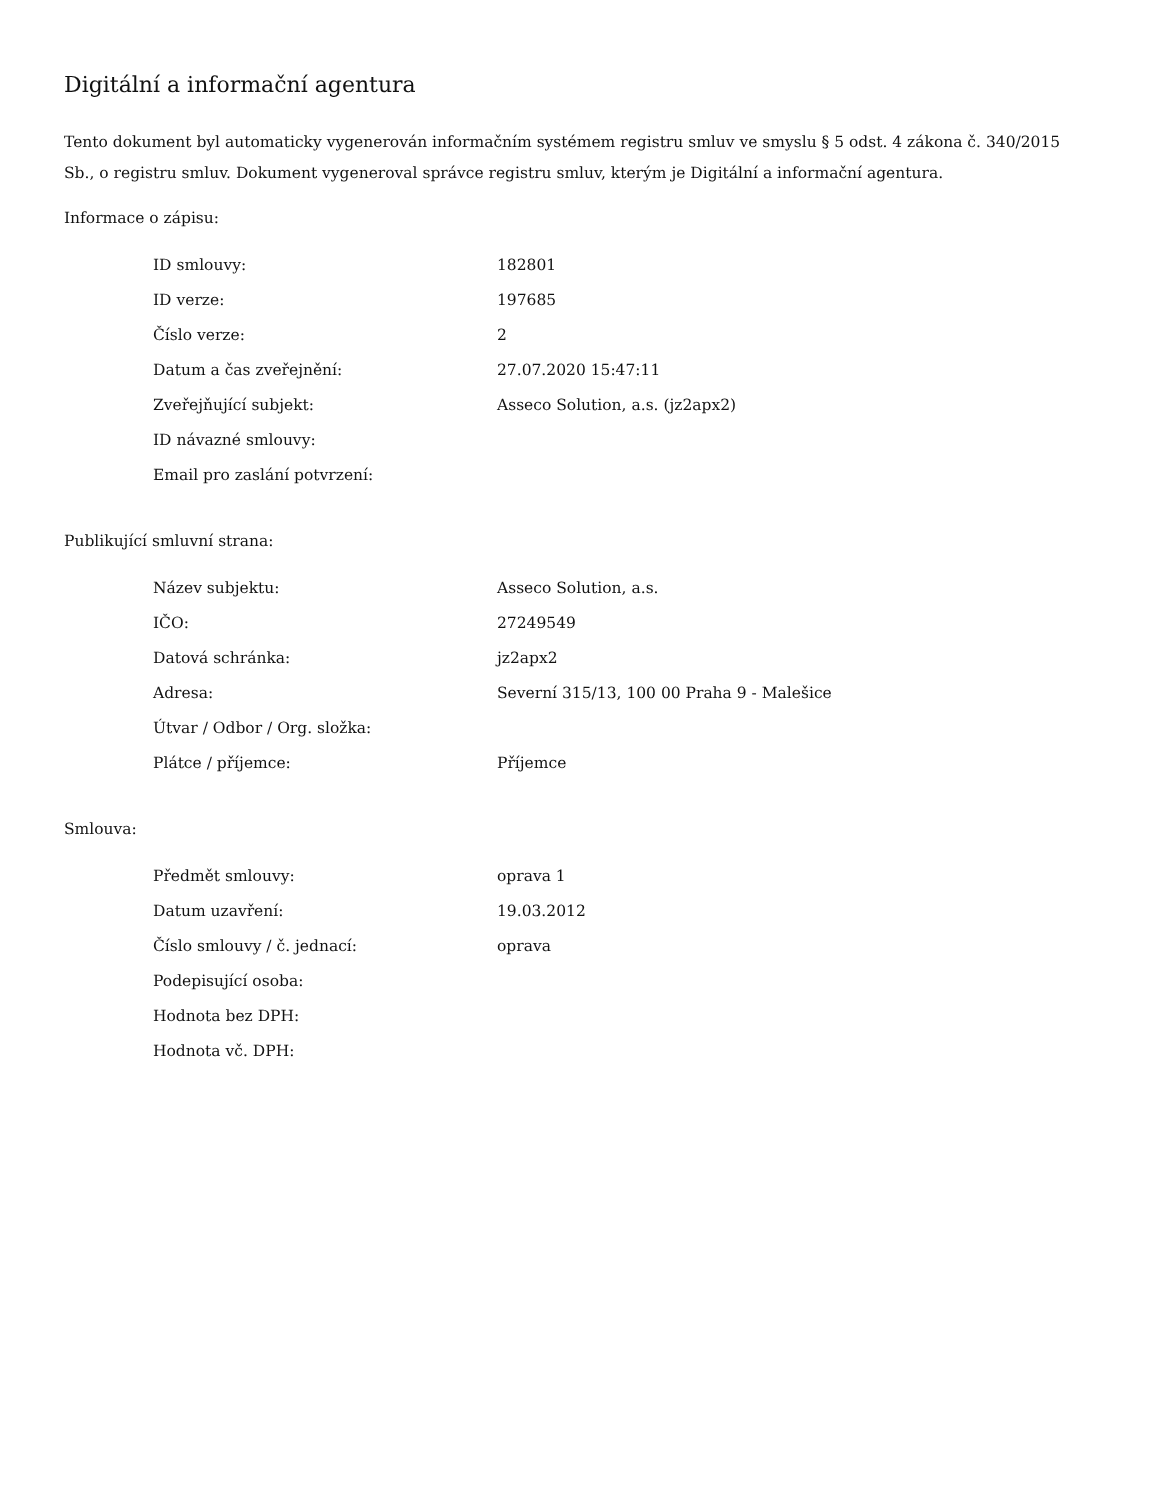Digitální a informační agentura
Tento dokument byl automaticky vygenerován informačním systémem registru smluv ve smyslu § 5 odst. 4 zákona č. 340/2015 Sb., o registru smluv. Dokument vygeneroval správce registru smluv, kterým je Digitální a informační agentura.
Informace o zápisu:
| ID smlouvy: | 182801 |
| ID verze: | 197685 |
| Číslo verze: | 2 |
| Datum a čas zveřejnění: | 27.07.2020 15:47:11 |
| Zveřejňující subjekt: | Asseco Solution, a.s. (jz2apx2) |
| ID návazné smlouvy: | |
| Email pro zaslání potvrzení: | |
Publikující smluvní strana:
| Název subjektu: | Asseco Solution, a.s. |
| IČO: | 27249549 |
| Datová schránka: | jz2apx2 |
| Adresa: | Severní 315/13, 100 00 Praha 9 - Malešice |
| Útvar / Odbor / Org. složka: | |
| Plátce / příjemce: | Příjemce |
Smlouva:
| Předmět smlouvy: | oprava 1 |
| Datum uzavření: | 19.03.2012 |
| Číslo smlouvy / č. jednací: | oprava |
| Podepisující osoba: | |
| Hodnota bez DPH: | |
| Hodnota vč. DPH: | |